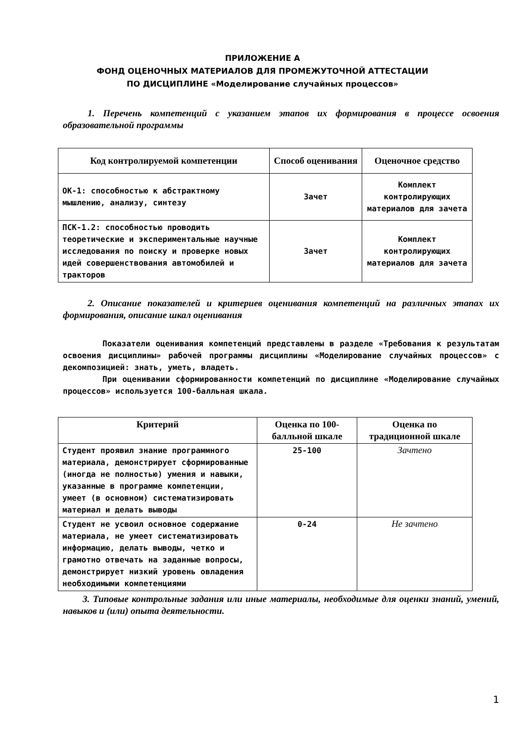ПРИЛОЖЕНИЕ А
ФОНД ОЦЕНОЧНЫХ МАТЕРИАЛОВ ДЛЯ ПРОМЕЖУТОЧНОЙ АТТЕСТАЦИИ
ПО ДИСЦИПЛИНЕ «Моделирование случайных процессов»
1. Перечень компетенций с указанием этапов их формирования в процессе освоения образовательной программы
| Код контролируемой компетенции | Способ оценивания | Оценочное средство |
| --- | --- | --- |
| ОК-1: способностью к абстрактному мышлению, анализу, синтезу | Зачет | Комплект контролирующих материалов для зачета |
| ПСК-1.2: способностью проводить теоретические и экспериментальные научные исследования по поиску и проверке новых идей совершенствования автомобилей и тракторов | Зачет | Комплект контролирующих материалов для зачета |
2. Описание показателей и критериев оценивания компетенций на различных этапах их формирования, описание шкал оценивания
Показатели оценивания компетенций представлены в разделе «Требования к результатам освоения дисциплины» рабочей программы дисциплины «Моделирование случайных процессов» с декомпозицией: знать, уметь, владеть.
При оценивании сформированности компетенций по дисциплине «Моделирование случайных процессов» используется 100-балльная шкала.
| Критерий | Оценка по 100-балльной шкале | Оценка по традиционной шкале |
| --- | --- | --- |
| Студент проявил знание программного материала, демонстрирует сформированные (иногда не полностью) умения и навыки, указанные в программе компетенции, умеет (в основном) систематизировать материал и делать выводы | 25-100 | Зачтено |
| Студент не усвоил основное содержание материала, не умеет систематизировать информацию, делать выводы, четко и грамотно отвечать на заданные вопросы, демонстрирует низкий уровень овладения необходимыми компетенциями | 0-24 | Не зачтено |
3. Типовые контрольные задания или иные материалы, необходимые для оценки знаний, умений, навыков и (или) опыта деятельности.
1